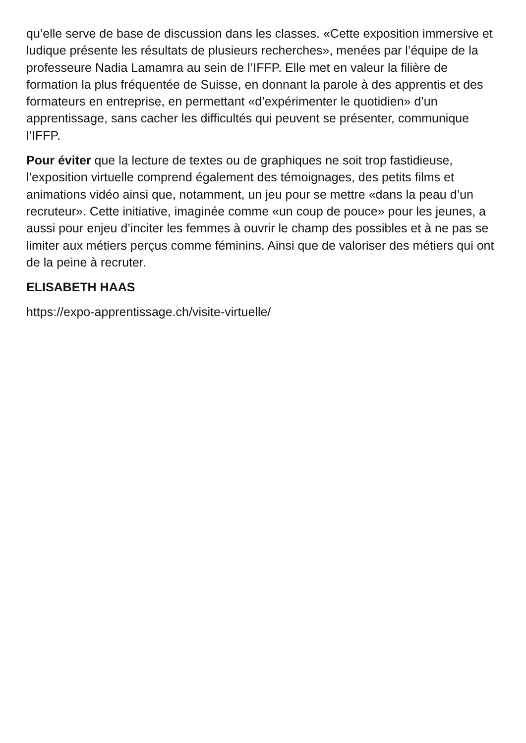qu’elle serve de base de discussion dans les classes. «Cette exposition immersive et ludique présente les résultats de plusieurs recherches», menées par l’équipe de la professeure Nadia Lamamra au sein de l’IFFP. Elle met en valeur la filière de formation la plus fréquentée de Suisse, en donnant la parole à des apprentis et des formateurs en entreprise, en permettant «d’expérimenter le quotidien» d’un apprentissage, sans cacher les difficultés qui peuvent se présenter, communique l’IFFP.
Pour éviter que la lecture de textes ou de graphiques ne soit trop fastidieuse, l’exposition virtuelle comprend également des témoignages, des petits films et animations vidéo ainsi que, notamment, un jeu pour se mettre «dans la peau d’un recruteur». Cette initiative, imaginée comme «un coup de pouce» pour les jeunes, a aussi pour enjeu d’inciter les femmes à ouvrir le champ des possibles et à ne pas se limiter aux métiers perçus comme féminins. Ainsi que de valoriser des métiers qui ont de la peine à recruter.
ELISABETH HAAS
https://expo-apprentissage.ch/visite-virtuelle/